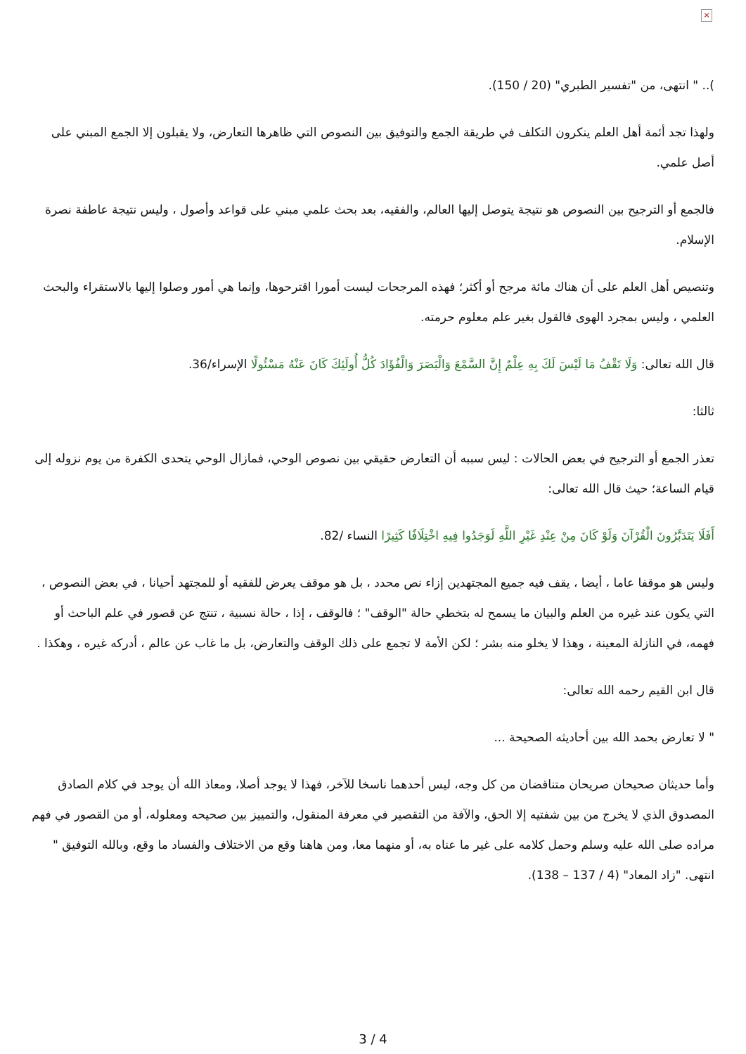×
).. " انتهى، من "تفسير الطبري" (20 / 150).
ولهذا تجد أئمة أهل العلم ينكرون التكلف في طريقة الجمع والتوفيق بين النصوص التي ظاهرها التعارض، ولا يقبلون إلا الجمع المبني على أصل علمي.
فالجمع أو الترجيح بين النصوص هو نتيجة يتوصل إليها العالم، والفقيه، بعد بحث علمي مبني على قواعد وأصول ، وليس نتيجة عاطفة نصرة الإسلام.
وتنصيص أهل العلم على أن هناك مائة مرجح أو أكثر؛ فهذه المرجحات ليست أمورا اقترحوها، وإنما هي أمور وصلوا إليها بالاستقراء والبحث العلمي ، وليس بمجرد الهوى فالقول بغير علم معلوم حرمته.
قال الله تعالى: وَلَا تَقْفُ مَا لَيْسَ لَكَ بِهِ عِلْمٌ إِنَّ السَّمْعَ وَالْبَصَرَ وَالْفُؤَادَ كُلُّ أُولَئِكَ كَانَ عَنْهُ مَسْئُولًا الإسراء/36.
ثالثا:
تعذر الجمع أو الترجيح في بعض الحالات : ليس سببه أن التعارض حقيقي بين نصوص الوحي، فمازال الوحي يتحدى الكفرة من يوم نزوله إلى قيام الساعة؛ حيث قال الله تعالى:
أَفَلَا يَتَدَبَّرُونَ الْقُرْآنَ وَلَوْ كَانَ مِنْ عِنْدِ غَيْرِ اللَّهِ لَوَجَدُوا فِيهِ اخْتِلَافًا كَثِيرًا النساء /82.
وليس هو موقفا عاما ، أيضا ، يقف فيه جميع المجتهدين إزاء نص محدد ، بل هو موقف يعرض للفقيه أو للمجتهد أحيانا ، في بعض النصوص ، التي يكون عند غيره من العلم والبيان ما يسمح له بتخطي حالة "الوقف" ؛ فالوقف ، إذا ، حالة نسبية ، تنتج عن قصور في علم الباحث أو فهمه، في النازلة المعينة ، وهذا لا يخلو منه بشر ؛ لكن الأمة لا تجمع على ذلك الوقف والتعارض، بل ما غاب عن عالم ، أدركه غيره ، وهكذا .
قال ابن القيم رحمه الله تعالى:
" لا تعارض بحمد الله بين أحاديثه الصحيحة ...
وأما حديثان صحيحان صريحان متناقضان من كل وجه، ليس أحدهما ناسخا للآخر، فهذا لا يوجد أصلا، ومعاذ الله أن يوجد في كلام الصادق المصدوق الذي لا يخرج من بين شفتيه إلا الحق، والآفة من التقصير في معرفة المنقول، والتمييز بين صحيحه ومعلوله، أو من القصور في فهم مراده صلى الله عليه وسلم وحمل كلامه على غير ما عناه به، أو منهما معا، ومن هاهنا وقع من الاختلاف والفساد ما وقع، وبالله التوفيق " انتهى. "زاد المعاد" (4 / 137 – 138).
3 / 4